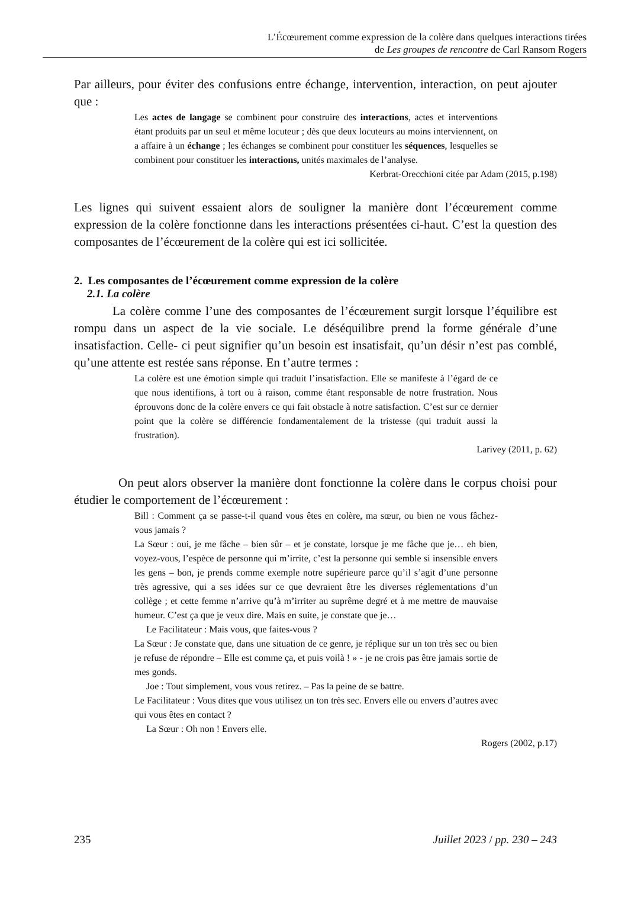L’Écœurement comme expression de la colère dans quelques interactions tirées
de Les groupes de rencontre de Carl Ransom Rogers
Par ailleurs, pour éviter des confusions entre échange, intervention, interaction, on peut ajouter que :
Les actes de langage se combinent pour construire des interactions, actes et interventions étant produits par un seul et même locuteur ; dès que deux locuteurs au moins interviennent, on a affaire à un échange ; les échanges se combinent pour constituer les séquences, lesquelles se combinent pour constituer les interactions, unités maximales de l’analyse.
Kerbrat-Orecchioni citée par Adam (2015, p.198)
Les lignes qui suivent essaient alors de souligner la manière dont l’écœurement comme expression de la colère fonctionne dans les interactions présentées ci-haut. C’est la question des composantes de l’écœurement de la colère qui est ici sollicitée.
2. Les composantes de l’écœurement comme expression de la colère
2.1. La colère
La colère comme l’une des composantes de l’écœurement surgit lorsque l’équilibre est rompu dans un aspect de la vie sociale. Le déséquilibre prend la forme générale d’une insatisfaction. Celle- ci peut signifier qu’un besoin est insatisfait, qu’un désir n’est pas comblé, qu’une attente est restée sans réponse. En t’autre termes :
La colère est une émotion simple qui traduit l’insatisfaction. Elle se manifeste à l’égard de ce que nous identifions, à tort ou à raison, comme étant responsable de notre frustration. Nous éprouvons donc de la colère envers ce qui fait obstacle à notre satisfaction. C’est sur ce dernier point que la colère se différencie fondamentalement de la tristesse (qui traduit aussi la frustration).
Larivey (2011, p. 62)
On peut alors observer la manière dont fonctionne la colère dans le corpus choisi pour étudier le comportement de l’écœurement :
Bill : Comment ça se passe-t-il quand vous êtes en colère, ma sœur, ou bien ne vous fâchez-vous jamais ?
La Sœur : oui, je me fâche – bien sûr – et je constate, lorsque je me fâche que je… eh bien, voyez-vous, l’espèce de personne qui m’irrite, c’est la personne qui semble si insensible envers les gens – bon, je prends comme exemple notre supérieure parce qu’il s’agit d’une personne très agressive, qui a ses idées sur ce que devraient être les diverses réglementations d’un collège ; et cette femme n’arrive qu’à m’irriter au suprême degré et à me mettre de mauvaise humeur. C’est ça que je veux dire. Mais en suite, je constate que je…
Le Facilitateur : Mais vous, que faites-vous ?
La Sœur : Je constate que, dans une situation de ce genre, je réplique sur un ton très sec ou bien je refuse de répondre – Elle est comme ça, et puis voilà ! » - je ne crois pas être jamais sortie de mes gonds.
Joe : Tout simplement, vous vous retirez. – Pas la peine de se battre.
Le Facilitateur : Vous dites que vous utilisez un ton très sec. Envers elle ou envers d’autres avec qui vous êtes en contact ?
La Sœur : Oh non ! Envers elle.
Rogers (2002, p.17)
235 Juillet 2023 / pp. 230 – 243